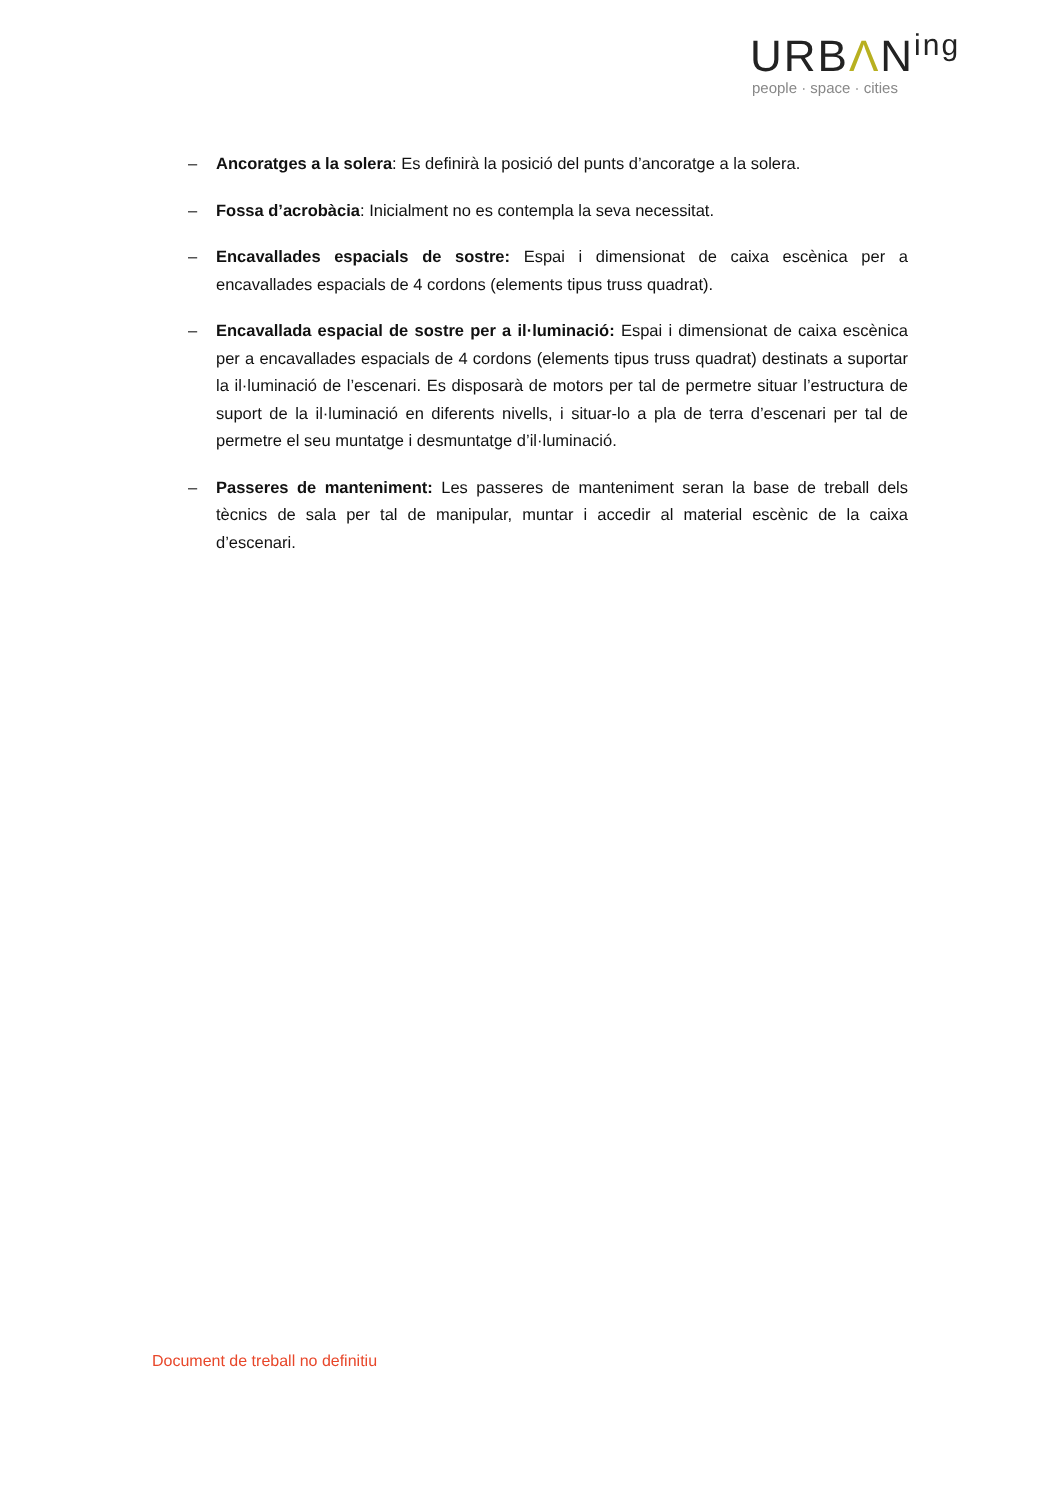URBΛN<sup>ing</sup>
people · space · cities
– Ancoratges a la solera: Es definirà la posició del punts d’ancoratge a la solera.
– Fossa d’acrobàcia: Inicialment no es contempla la seva necessitat.
– Encavallades espacials de sostre: Espai i dimensionat de caixa escènica per a encavallades espacials de 4 cordons (elements tipus truss quadrat).
– Encavallada espacial de sostre per a il·luminació: Espai i dimensionat de caixa escènica per a encavallades espacials de 4 cordons (elements tipus truss quadrat) destinats a suportar la il·luminació de l’escenari. Es disposarà de motors per tal de permetre situar l’estructura de suport de la il·luminació en diferents nivells, i situar-lo a pla de terra d’escenari per tal de permetre el seu muntatge i desmuntatge d’il·luminació.
– Passeres de manteniment: Les passeres de manteniment seran la base de treball dels tècnics de sala per tal de manipular, muntar i accedir al material escènic de la caixa d’escenari.
Document de treball no definitiu